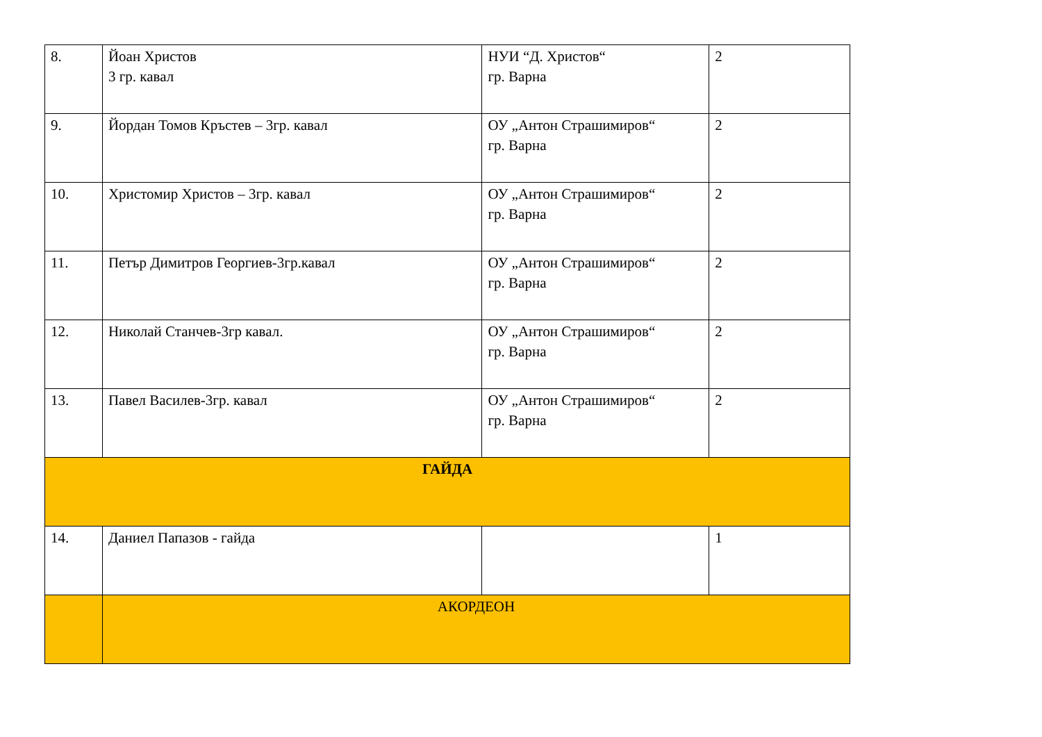| 8. | Йоан Христов 3 гр. кавал | НУИ “Д. Христов“ гр. Варна | 2 |
| 9. | Йордан Томов Кръстев – 3гр. кавал | ОУ „Антон Страшимиров“ гр. Варна | 2 |
| 10. | Христомир Христов – 3гр. кавал | ОУ „Антон Страшимиров“ гр. Варна | 2 |
| 11. | Петър Димитров Георгиев-3гр.кавал | ОУ „Антон Страшимиров“ гр. Варна | 2 |
| 12. | Николай Станчев-3гр кавал. | ОУ „Антон Страшимиров“ гр. Варна | 2 |
| 13. | Павел Василев-3гр. кавал | ОУ „Антон Страшимиров“ гр. Варна | 2 |
| ГАЙДА | | | |
| 14. | Даниел Папазов - гайда | | 1 |
| | АКОРДЕОН | | |